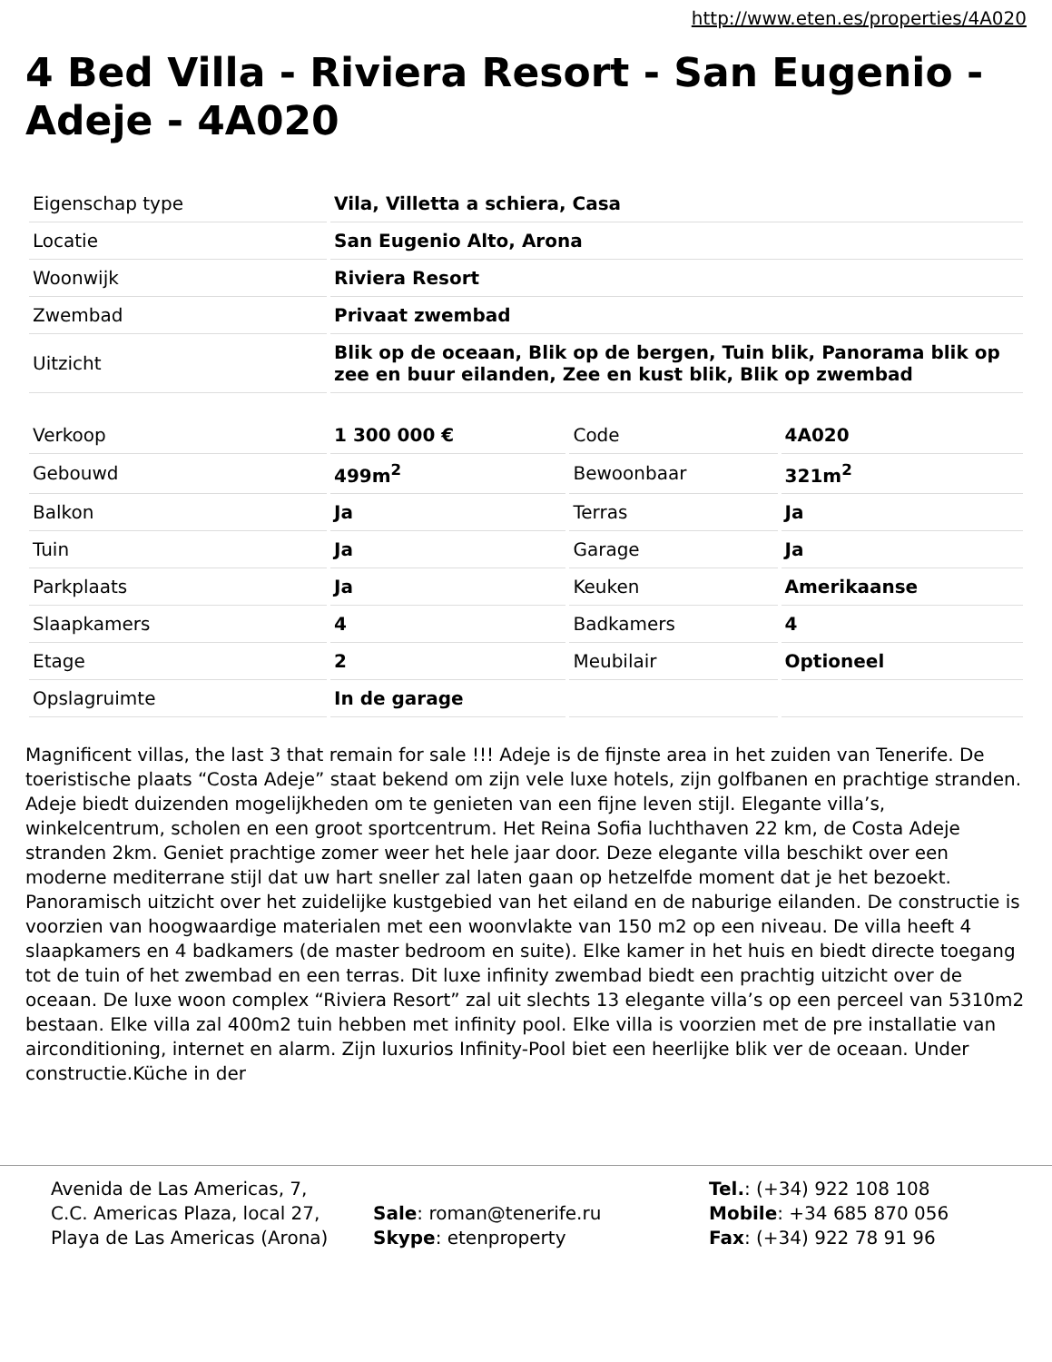http://www.eten.es/properties/4A020
4 Bed Villa - Riviera Resort - San Eugenio - Adeje - 4A020
| Eigenschap type | Vila, Villetta a schiera, Casa |
| Locatie | San Eugenio Alto, Arona |
| Woonwijk | Riviera Resort |
| Zwembad | Privaat zwembad |
| Uitzicht | Blik op de oceaan, Blik op de bergen, Tuin blik, Panorama blik op zee en buur eilanden, Zee en kust blik, Blik op zwembad |
| Verkoop | 1 300 000 € | Code | 4A020 |
| Gebouwd | 499m<sup>2</sup> | Bewoonbaar | 321m<sup>2</sup> |
| Balkon | Ja | Terras | Ja |
| Tuin | Ja | Garage | Ja |
| Parkplaats | Ja | Keuken | Amerikaanse |
| Slaapkamers | 4 | Badkamers | 4 |
| Etage | 2 | Meubilair | Optioneel |
| Opslagruimte | In de garage | | |
Magnificent villas, the last 3 that remain for sale !!! Adeje is de fijnste area in het zuiden van Tenerife. De toeristische plaats “Costa Adeje” staat bekend om zijn vele luxe hotels, zijn golfbanen en prachtige stranden. Adeje biedt duizenden mogelijkheden om te genieten van een fijne leven stijl. Elegante villa’s, winkelcentrum, scholen en een groot sportcentrum. Het Reina Sofia luchthaven 22 km, de Costa Adeje stranden 2km. Geniet prachtige zomer weer het hele jaar door. Deze elegante villa beschikt over een moderne mediterrane stijl dat uw hart sneller zal laten gaan op hetzelfde moment dat je het bezoekt. Panoramisch uitzicht over het zuidelijke kustgebied van het eiland en de naburige eilanden. De constructie is voorzien van hoogwaardige materialen met een woonvlakte van 150 m2 op een niveau. De villa heeft 4 slaapkamers en 4 badkamers (de master bedroom en suite). Elke kamer in het huis en biedt directe toegang tot de tuin of het zwembad en een terras. Dit luxe infinity zwembad biedt een prachtig uitzicht over de oceaan. De luxe woon complex “Riviera Resort” zal uit slechts 13 elegante villa’s op een perceel van 5310m2 bestaan. Elke villa zal 400m2 tuin hebben met infinity pool. Elke villa is voorzien met de pre installatie van airconditioning, internet en alarm. Zijn luxurios Infinity-Pool biet een heerlijke blik ver de oceaan. Under constructie.Küche in der
Avenida de Las Americas, 7,
C.C. Americas Plaza, local 27,
Playa de Las Americas (Arona)
Sale: roman@tenerife.ru
Skype: etenproperty
Tel.: (+34) 922 108 108
Mobile: +34 685 870 056
Fax: (+34) 922 78 91 96